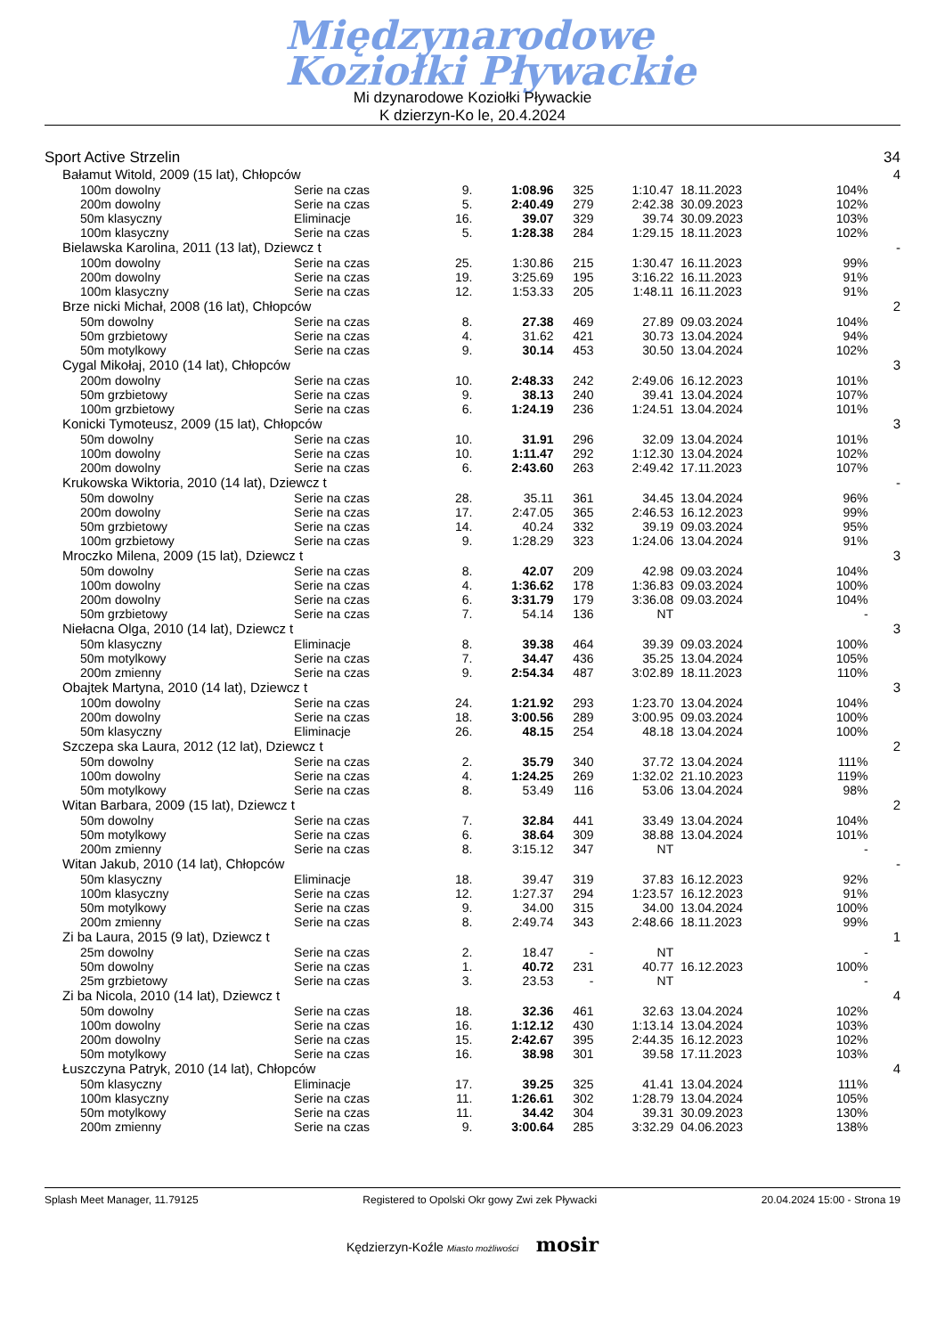Międzynarodowe
Koziołki Pływackie
Mi dzynarodowe Koziołki Pływackie
K dzierzyn-Ko le, 20.4.2024
| Sport Active Strzelin | | | | | | | | 34 |
| Bałamut Witold, 2009 (15 lat), Chłopców | | | | | | | | 4 |
| 100m dowolny | Serie na czas | 9. | 1:08.96 | 325 | 1:10.47 | 18.11.2023 | 104% | |
| 200m dowolny | Serie na czas | 5. | 2:40.49 | 279 | 2:42.38 | 30.09.2023 | 102% | |
| 50m klasyczny | Eliminacje | 16. | 39.07 | 329 | 39.74 | 30.09.2023 | 103% | |
| 100m klasyczny | Serie na czas | 5. | 1:28.38 | 284 | 1:29.15 | 18.11.2023 | 102% | |
| Bielawska Karolina, 2011 (13 lat), Dziewcz t | | | | | | | | - |
| 100m dowolny | Serie na czas | 25. | 1:30.86 | 215 | 1:30.47 | 16.11.2023 | 99% | |
| 200m dowolny | Serie na czas | 19. | 3:25.69 | 195 | 3:16.22 | 16.11.2023 | 91% | |
| 100m klasyczny | Serie na czas | 12. | 1:53.33 | 205 | 1:48.11 | 16.11.2023 | 91% | |
| Brze nicki Michał, 2008 (16 lat), Chłopców | | | | | | | | 2 |
| 50m dowolny | Serie na czas | 8. | 27.38 | 469 | 27.89 | 09.03.2024 | 104% | |
| 50m grzbietowy | Serie na czas | 4. | 31.62 | 421 | 30.73 | 13.04.2024 | 94% | |
| 50m motylkowy | Serie na czas | 9. | 30.14 | 453 | 30.50 | 13.04.2024 | 102% | |
| Cygal Mikołaj, 2010 (14 lat), Chłopców | | | | | | | | 3 |
| 200m dowolny | Serie na czas | 10. | 2:48.33 | 242 | 2:49.06 | 16.12.2023 | 101% | |
| 50m grzbietowy | Serie na czas | 9. | 38.13 | 240 | 39.41 | 13.04.2024 | 107% | |
| 100m grzbietowy | Serie na czas | 6. | 1:24.19 | 236 | 1:24.51 | 13.04.2024 | 101% | |
| Konicki Tymoteusz, 2009 (15 lat), Chłopców | | | | | | | | 3 |
| 50m dowolny | Serie na czas | 10. | 31.91 | 296 | 32.09 | 13.04.2024 | 101% | |
| 100m dowolny | Serie na czas | 10. | 1:11.47 | 292 | 1:12.30 | 13.04.2024 | 102% | |
| 200m dowolny | Serie na czas | 6. | 2:43.60 | 263 | 2:49.42 | 17.11.2023 | 107% | |
| Krukowska Wiktoria, 2010 (14 lat), Dziewcz t | | | | | | | | - |
| 50m dowolny | Serie na czas | 28. | 35.11 | 361 | 34.45 | 13.04.2024 | 96% | |
| 200m dowolny | Serie na czas | 17. | 2:47.05 | 365 | 2:46.53 | 16.12.2023 | 99% | |
| 50m grzbietowy | Serie na czas | 14. | 40.24 | 332 | 39.19 | 09.03.2024 | 95% | |
| 100m grzbietowy | Serie na czas | 9. | 1:28.29 | 323 | 1:24.06 | 13.04.2024 | 91% | |
| Mroczko Milena, 2009 (15 lat), Dziewcz t | | | | | | | | 3 |
| 50m dowolny | Serie na czas | 8. | 42.07 | 209 | 42.98 | 09.03.2024 | 104% | |
| 100m dowolny | Serie na czas | 4. | 1:36.62 | 178 | 1:36.83 | 09.03.2024 | 100% | |
| 200m dowolny | Serie na czas | 6. | 3:31.79 | 179 | 3:36.08 | 09.03.2024 | 104% | |
| 50m grzbietowy | Serie na czas | 7. | 54.14 | 136 | NT | | - | |
| Niełacna Olga, 2010 (14 lat), Dziewcz t | | | | | | | | 3 |
| 50m klasyczny | Eliminacje | 8. | 39.38 | 464 | 39.39 | 09.03.2024 | 100% | |
| 50m motylkowy | Serie na czas | 7. | 34.47 | 436 | 35.25 | 13.04.2024 | 105% | |
| 200m zmienny | Serie na czas | 9. | 2:54.34 | 487 | 3:02.89 | 18.11.2023 | 110% | |
| Obajtek Martyna, 2010 (14 lat), Dziewcz t | | | | | | | | 3 |
| 100m dowolny | Serie na czas | 24. | 1:21.92 | 293 | 1:23.70 | 13.04.2024 | 104% | |
| 200m dowolny | Serie na czas | 18. | 3:00.56 | 289 | 3:00.95 | 09.03.2024 | 100% | |
| 50m klasyczny | Eliminacje | 26. | 48.15 | 254 | 48.18 | 13.04.2024 | 100% | |
| Szczepa ska Laura, 2012 (12 lat), Dziewcz t | | | | | | | | 2 |
| 50m dowolny | Serie na czas | 2. | 35.79 | 340 | 37.72 | 13.04.2024 | 111% | |
| 100m dowolny | Serie na czas | 4. | 1:24.25 | 269 | 1:32.02 | 21.10.2023 | 119% | |
| 50m motylkowy | Serie na czas | 8. | 53.49 | 116 | 53.06 | 13.04.2024 | 98% | |
| Witan Barbara, 2009 (15 lat), Dziewcz t | | | | | | | | 2 |
| 50m dowolny | Serie na czas | 7. | 32.84 | 441 | 33.49 | 13.04.2024 | 104% | |
| 50m motylkowy | Serie na czas | 6. | 38.64 | 309 | 38.88 | 13.04.2024 | 101% | |
| 200m zmienny | Serie na czas | 8. | 3:15.12 | 347 | NT | | - | |
| Witan Jakub, 2010 (14 lat), Chłopców | | | | | | | | - |
| 50m klasyczny | Eliminacje | 18. | 39.47 | 319 | 37.83 | 16.12.2023 | 92% | |
| 100m klasyczny | Serie na czas | 12. | 1:27.37 | 294 | 1:23.57 | 16.12.2023 | 91% | |
| 50m motylkowy | Serie na czas | 9. | 34.00 | 315 | 34.00 | 13.04.2024 | 100% | |
| 200m zmienny | Serie na czas | 8. | 2:49.74 | 343 | 2:48.66 | 18.11.2023 | 99% | |
| Zi ba Laura, 2015 (9 lat), Dziewcz t | | | | | | | | 1 |
| 25m dowolny | Serie na czas | 2. | 18.47 | - | NT | | - | |
| 50m dowolny | Serie na czas | 1. | 40.72 | 231 | 40.77 | 16.12.2023 | 100% | |
| 25m grzbietowy | Serie na czas | 3. | 23.53 | - | NT | | - | |
| Zi ba Nicola, 2010 (14 lat), Dziewcz t | | | | | | | | 4 |
| 50m dowolny | Serie na czas | 18. | 32.36 | 461 | 32.63 | 13.04.2024 | 102% | |
| 100m dowolny | Serie na czas | 16. | 1:12.12 | 430 | 1:13.14 | 13.04.2024 | 103% | |
| 200m dowolny | Serie na czas | 15. | 2:42.67 | 395 | 2:44.35 | 16.12.2023 | 102% | |
| 50m motylkowy | Serie na czas | 16. | 38.98 | 301 | 39.58 | 17.11.2023 | 103% | |
| Łuszczyna Patryk, 2010 (14 lat), Chłopców | | | | | | | | 4 |
| 50m klasyczny | Eliminacje | 17. | 39.25 | 325 | 41.41 | 13.04.2024 | 111% | |
| 100m klasyczny | Serie na czas | 11. | 1:26.61 | 302 | 1:28.79 | 13.04.2024 | 105% | |
| 50m motylkowy | Serie na czas | 11. | 34.42 | 304 | 39.31 | 30.09.2023 | 130% | |
| 200m zmienny | Serie na czas | 9. | 3:00.64 | 285 | 3:32.29 | 04.06.2023 | 138% | |
Splash Meet Manager, 11.79125 Registered to Opolski Okr gowy Zwi zek Pływacki 20.04.2024 15:00 - Strona 19
Kędzierzyn-Koźle Miasto możliwości mosir